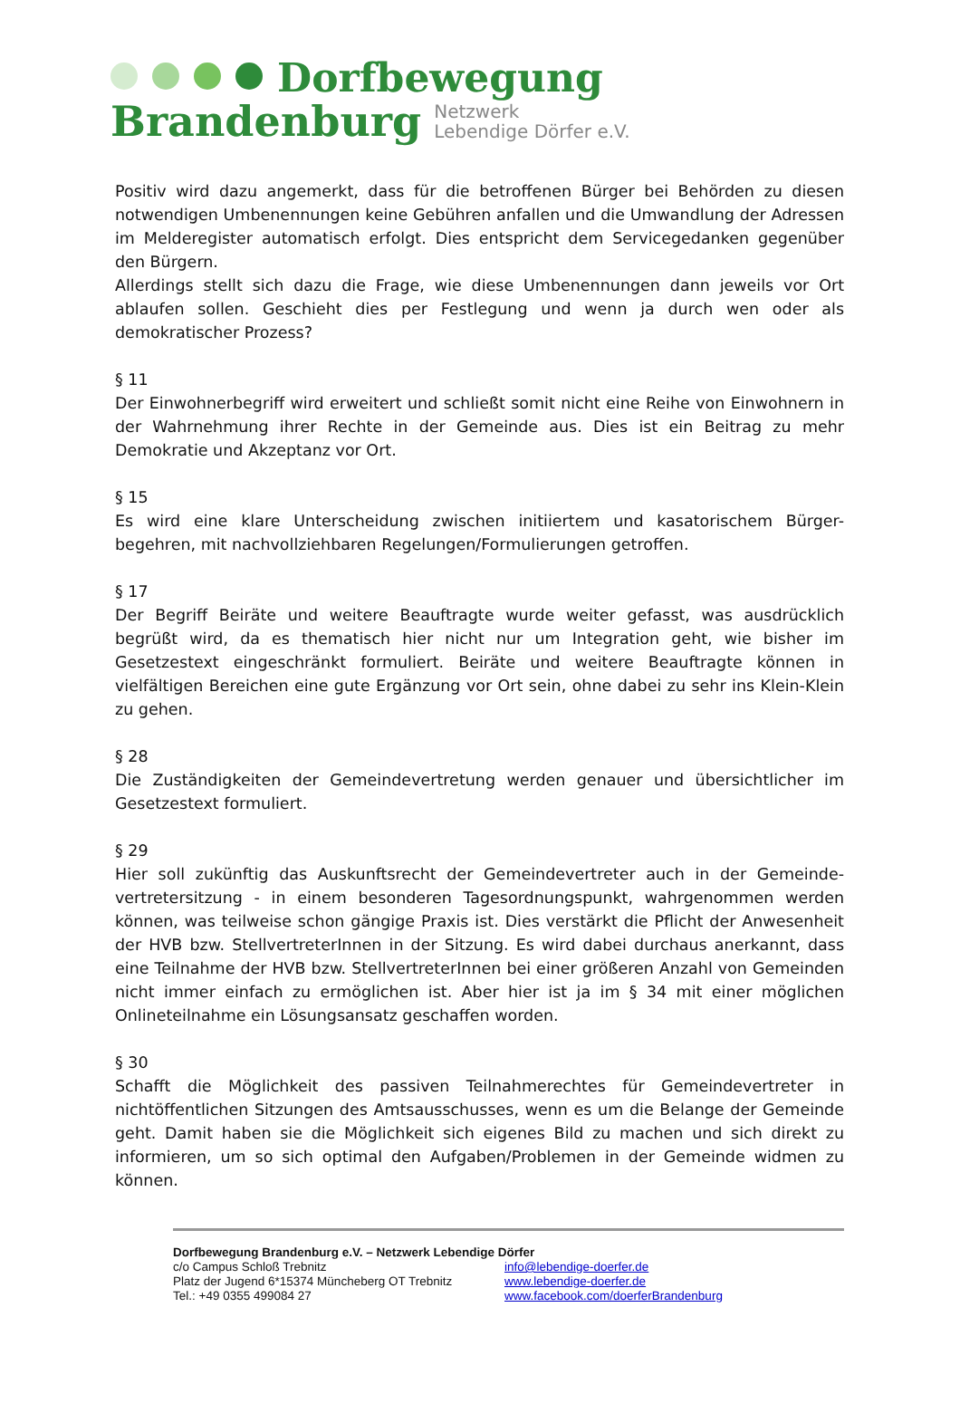Dorfbewegung
Brandenburg Netzwerk
Lebendige Dörfer e.V.
Positiv wird dazu angemerkt, dass für die betroffenen Bürger bei Behörden zu diesen notwendigen Umbenennungen keine Gebühren anfallen und die Umwandlung der Adressen im Melderegister automatisch erfolgt. Dies entspricht dem Servicegedanken gegenüber den Bürgern.
Allerdings stellt sich dazu die Frage, wie diese Umbenennungen dann jeweils vor Ort ablaufen sollen. Geschieht dies per Festlegung und wenn ja durch wen oder als demokratischer Prozess?
§ 11
Der Einwohnerbegriff wird erweitert und schließt somit nicht eine Reihe von Einwohnern in der Wahrnehmung ihrer Rechte in der Gemeinde aus. Dies ist ein Beitrag zu mehr Demokratie und Akzeptanz vor Ort.
§ 15
Es wird eine klare Unterscheidung zwischen initiiertem und kasatorischem Bürger-begehren, mit nachvollziehbaren Regelungen/Formulierungen getroffen.
§ 17
Der Begriff Beiräte und weitere Beauftragte wurde weiter gefasst, was ausdrücklich begrüßt wird, da es thematisch hier nicht nur um Integration geht, wie bisher im Gesetzestext eingeschränkt formuliert. Beiräte und weitere Beauftragte können in vielfältigen Bereichen eine gute Ergänzung vor Ort sein, ohne dabei zu sehr ins Klein-Klein zu gehen.
§ 28
Die Zuständigkeiten der Gemeindevertretung werden genauer und übersichtlicher im Gesetzestext formuliert.
§ 29
Hier soll zukünftig das Auskunftsrecht der Gemeindevertreter auch in der Gemeinde-vertretersitzung - in einem besonderen Tagesordnungspunkt, wahrgenommen werden können, was teilweise schon gängige Praxis ist. Dies verstärkt die Pflicht der Anwesenheit der HVB bzw. StellvertreterInnen in der Sitzung. Es wird dabei durchaus anerkannt, dass eine Teilnahme der HVB bzw. StellvertreterInnen bei einer größeren Anzahl von Gemeinden nicht immer einfach zu ermöglichen ist. Aber hier ist ja im § 34 mit einer möglichen Onlineteilnahme ein Lösungsansatz geschaffen worden.
§ 30
Schafft die Möglichkeit des passiven Teilnahmerechtes für Gemeindevertreter in nichtöffentlichen Sitzungen des Amtsausschusses, wenn es um die Belange der Gemeinde geht. Damit haben sie die Möglichkeit sich eigenes Bild zu machen und sich direkt zu informieren, um so sich optimal den Aufgaben/Problemen in der Gemeinde widmen zu können.
Dorfbewegung Brandenburg e.V. – Netzwerk Lebendige Dörfer
c/o Campus Schloß Trebnitz info@lebendige-doerfer.de
Platz der Jugend 6*15374 Müncheberg OT Trebnitz www.lebendige-doerfer.de
Tel.: +49 0355 499084 27 www.facebook.com/doerferBrandenburg